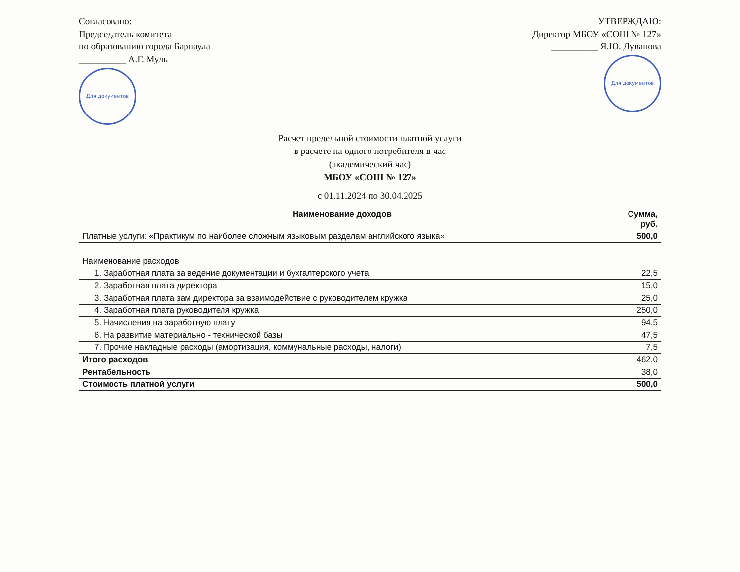Согласовано:
Председатель комитета
по образованию города Барнаула
__________ А.Г. Муль
Для документов
УТВЕРЖДАЮ:
Директор МБОУ «СОШ № 127»
__________ Я.Ю. Дуванова
Для документов
Расчет предельной стоимости платной услуги
в расчете на одного потребителя в час
(академический час)
МБОУ «СОШ № 127»
с 01.11.2024 по 30.04.2025
| Наименование доходов | Сумма, руб. |
| --- | --- |
| Платные услуги: «Практикум по наиболее сложным языковым разделам английского языка» | 500,0 |
| Наименование расходов | |
| 1. Заработная плата за ведение документации и бухгалтерского учета | 22,5 |
| 2. Заработная плата директора | 15,0 |
| 3. Заработная плата зам директора за взаимодействие с руководителем кружка | 25,0 |
| 4. Заработная плата руководителя кружка | 250,0 |
| 5. Начисления на заработную плату | 94,5 |
| 6. На развитие материально - технической базы | 47,5 |
| 7. Прочие накладные расходы (амортизация, коммунальные расходы, налоги) | 7,5 |
| Итого расходов | 462,0 |
| Рентабельность | 38,0 |
| Стоимость платной услуги | 500,0 |